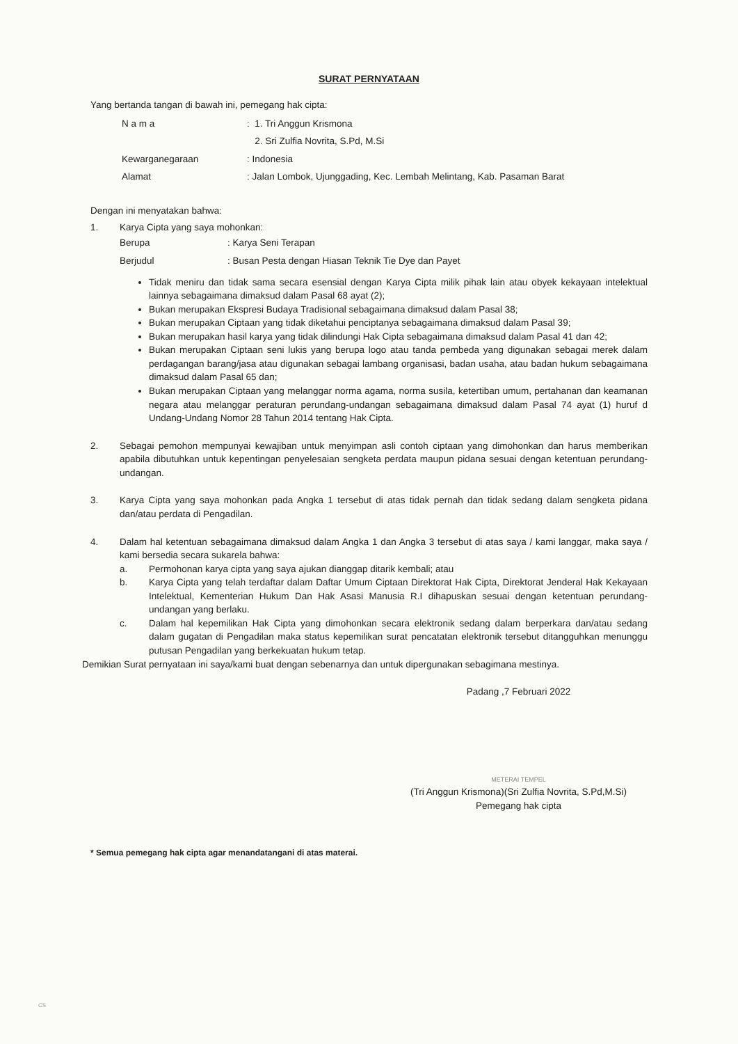SURAT PERNYATAAN
Yang bertanda tangan di bawah ini, pemegang hak cipta:
N a m a : 1. Tri Anggun Krismona
2. Sri Zulfia Novrita, S.Pd, M.Si
Kewarganegaraan : Indonesia
Alamat : Jalan Lombok, Ujunggading, Kec. Lembah Melintang, Kab. Pasaman Barat
Dengan ini menyatakan bahwa:
1. Karya Cipta yang saya mohonkan:
Berupa : Karya Seni Terapan
Berjudul : Busan Pesta dengan Hiasan Teknik Tie Dye dan Payet
Tidak meniru dan tidak sama secara esensial dengan Karya Cipta milik pihak lain atau obyek kekayaan intelektual lainnya sebagaimana dimaksud dalam Pasal 68 ayat (2);
Bukan merupakan Ekspresi Budaya Tradisional sebagaimana dimaksud dalam Pasal 38;
Bukan merupakan Ciptaan yang tidak diketahui penciptanya sebagaimana dimaksud dalam Pasal 39;
Bukan merupakan hasil karya yang tidak dilindungi Hak Cipta sebagaimana dimaksud dalam Pasal 41 dan 42;
Bukan merupakan Ciptaan seni lukis yang berupa logo atau tanda pembeda yang digunakan sebagai merek dalam perdagangan barang/jasa atau digunakan sebagai lambang organisasi, badan usaha, atau badan hukum sebagaimana dimaksud dalam Pasal 65 dan;
Bukan merupakan Ciptaan yang melanggar norma agama, norma susila, ketertiban umum, pertahanan dan keamanan negara atau melanggar peraturan perundang-undangan sebagaimana dimaksud dalam Pasal 74 ayat (1) huruf d Undang-Undang Nomor 28 Tahun 2014 tentang Hak Cipta.
2. Sebagai pemohon mempunyai kewajiban untuk menyimpan asli contoh ciptaan yang dimohonkan dan harus memberikan apabila dibutuhkan untuk kepentingan penyelesaian sengketa perdata maupun pidana sesuai dengan ketentuan perundang-undangan.
3. Karya Cipta yang saya mohonkan pada Angka 1 tersebut di atas tidak pernah dan tidak sedang dalam sengketa pidana dan/atau perdata di Pengadilan.
4. Dalam hal ketentuan sebagaimana dimaksud dalam Angka 1 dan Angka 3 tersebut di atas saya / kami langgar, maka saya / kami bersedia secara sukarela bahwa:
a. Permohonan karya cipta yang saya ajukan dianggap ditarik kembali; atau
b. Karya Cipta yang telah terdaftar dalam Daftar Umum Ciptaan Direktorat Hak Cipta, Direktorat Jenderal Hak Kekayaan Intelektual, Kementerian Hukum Dan Hak Asasi Manusia R.I dihapuskan sesuai dengan ketentuan perundang-undangan yang berlaku.
c. Dalam hal kepemilikan Hak Cipta yang dimohonkan secara elektronik sedang dalam berperkara dan/atau sedang dalam gugatan di Pengadilan maka status kepemilikan surat pencatatan elektronik tersebut ditangguhkan menunggu putusan Pengadilan yang berkekuatan hukum tetap.
Demikian Surat pernyataan ini saya/kami buat dengan sebenarnya dan untuk dipergunakan sebagimana mestinya.
Padang ,7 Februari 2022
METERAI TEMPEL
(Tri Anggun Krismona)(Sri Zulfia Novrita, S.Pd,M.Si)
Pemegang hak cipta
* Semua pemegang hak cipta agar menandatangani di atas materai.
CS